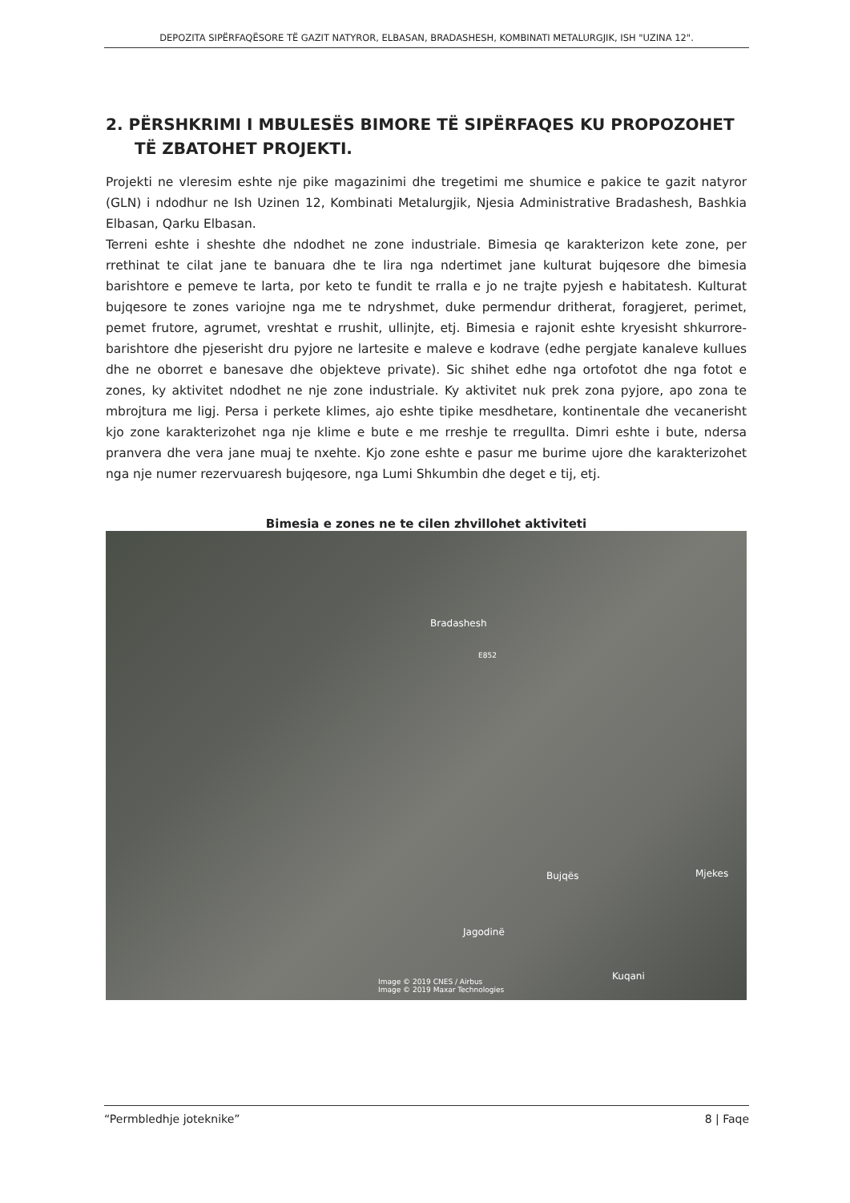DEPOZITA SIPËRFAQËSORE TË GAZIT NATYROR, ELBASAN, BRADASHESH, KOMBINATI METALURGJIK, ISH "UZINA 12".
2. PËRSHKRIMI I MBULESËS BIMORE TË SIPËRFAQES KU PROPOZOHET TË ZBATOHET PROJEKTI.
Projekti ne vleresim eshte nje pike magazinimi dhe tregetimi me shumice e pakice te gazit natyror (GLN) i ndodhur ne Ish Uzinen 12, Kombinati Metalurgjik, Njesia Administrative Bradashesh, Bashkia Elbasan, Qarku Elbasan.
Terreni eshte i sheshte dhe ndodhet ne zone industriale. Bimesia qe karakterizon kete zone, per rrethinat te cilat jane te banuara dhe te lira nga ndertimet jane kulturat bujqesore dhe bimesia barishtore e pemeve te larta, por keto te fundit te rralla e jo ne trajte pyjesh e habitatesh. Kulturat bujqesore te zones variojne nga me te ndryshmet, duke permendur dritherat, foragjeret, perimet, pemet frutore, agrumet, vreshtat e rrushit, ullinjte, etj. Bimesia e rajonit eshte kryesisht shkurrore-barishtore dhe pjeserisht dru pyjore ne lartesite e maleve e kodrave (edhe pergjate kanaleve kullues dhe ne oborret e banesave dhe objekteve private). Sic shihet edhe nga ortofotot dhe nga fotot e zones, ky aktivitet ndodhet ne nje zone industriale. Ky aktivitet nuk prek zona pyjore, apo zona te mbrojtura me ligj. Persa i perkete klimes, ajo eshte tipike mesdhetare, kontinentale dhe vecanerisht kjo zone karakterizohet nga nje klime e bute e me rreshje te rregullta. Dimri eshte i bute, ndersa pranvera dhe vera jane muaj te nxehte. Kjo zone eshte e pasur me burime ujore dhe karakterizohet nga nje numer rezervuaresh bujqesore, nga Lumi Shkumbin dhe deget e tij, etj.
Bimesia e zones ne te cilen zhvillohet aktiviteti
Bradashesh
E852
Bujqës Mjekes
Jagodinë
Kuqani
Image © 2019 CNES / Airbus
Image © 2019 Maxar Technologies
“Permbledhje joteknike” 8 | Faqe